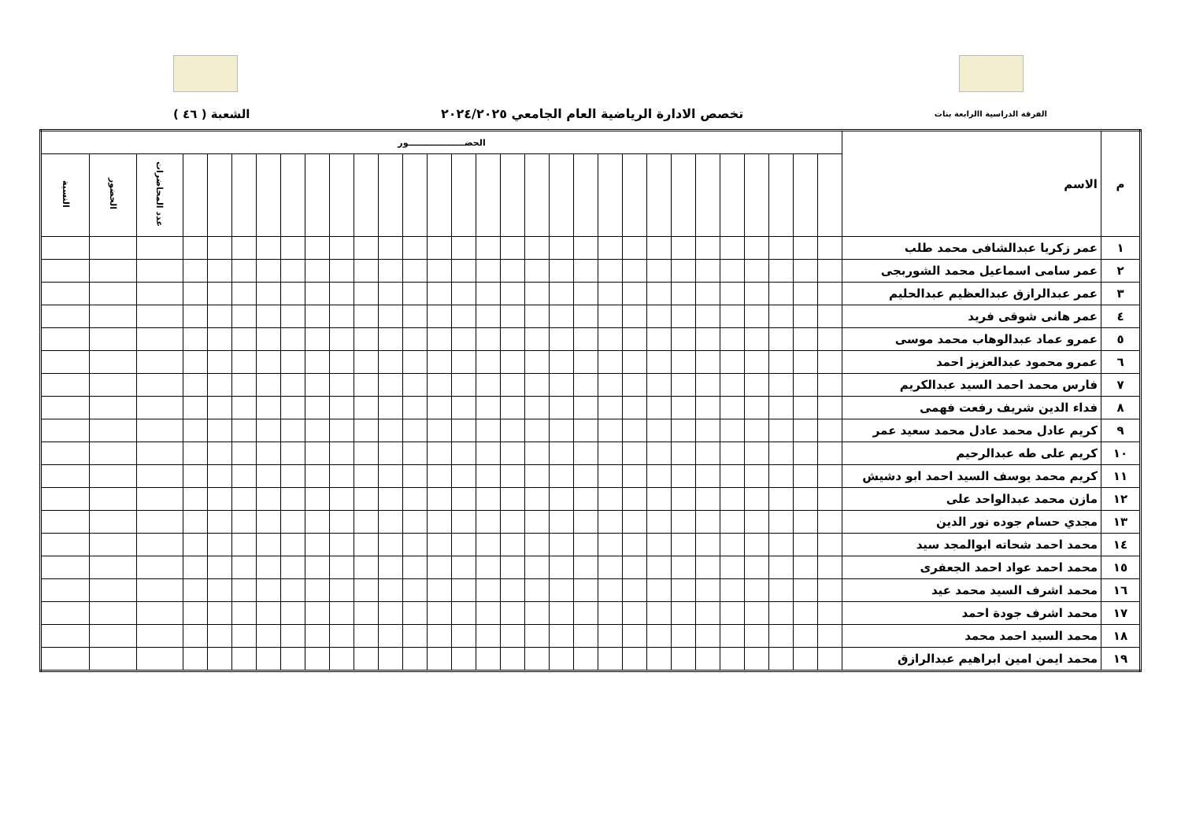الفرقة الدراسية االرابعة بنات تخصص الادارة الرياضية العام الجامعي ٢٠٢٤/٢٠٢٥ الشعبة ( ٤٦ )
| م | الاسم | الحضـــــــــــــــــــور | | | | | | | | | | | | | | | | | | | | | | | | | | | | | |
| --- | --- | --- | --- | --- | --- | --- | --- | --- | --- | --- | --- | --- | --- | --- | --- | --- | --- | --- | --- | --- | --- | --- | --- | --- | --- | --- | --- | --- | --- | --- | --- |
| | | | | | | | | | | | | | | | | | | | | | | | | | | | | | عدد المحاضرات | الحضور | النسبة |
| ١ | عمر زكريا عبدالشافى محمد طلب | | | | | | | | | | | | | | | | | | | | | | | | | | | | | | |
| ٢ | عمر سامى اسماعيل محمد الشوربجى | | | | | | | | | | | | | | | | | | | | | | | | | | | | | | |
| ٣ | عمر عبدالرازق عبدالعظيم عبدالحليم | | | | | | | | | | | | | | | | | | | | | | | | | | | | | | |
| ٤ | عمر هانى شوقى فريد | | | | | | | | | | | | | | | | | | | | | | | | | | | | | | |
| ٥ | عمرو عماد عبدالوهاب محمد موسى | | | | | | | | | | | | | | | | | | | | | | | | | | | | | | |
| ٦ | عمرو محمود عبدالعزيز احمد | | | | | | | | | | | | | | | | | | | | | | | | | | | | | | |
| ٧ | فارس محمد احمد السيد عبدالكريم | | | | | | | | | | | | | | | | | | | | | | | | | | | | | | |
| ٨ | فداء الدين شريف رفعت فهمى | | | | | | | | | | | | | | | | | | | | | | | | | | | | | | |
| ٩ | كريم عادل محمد عادل محمد سعيد عمر | | | | | | | | | | | | | | | | | | | | | | | | | | | | | | |
| ١٠ | كريم على طه عبدالرحيم | | | | | | | | | | | | | | | | | | | | | | | | | | | | | | |
| ١١ | كريم محمد يوسف السيد احمد ابو دشيش | | | | | | | | | | | | | | | | | | | | | | | | | | | | | | |
| ١٢ | مازن محمد عبدالواحد على | | | | | | | | | | | | | | | | | | | | | | | | | | | | | | |
| ١٣ | مجدي حسام جوده نور الدين | | | | | | | | | | | | | | | | | | | | | | | | | | | | | | |
| ١٤ | محمد احمد شحاته ابوالمجد سيد | | | | | | | | | | | | | | | | | | | | | | | | | | | | | | |
| ١٥ | محمد احمد عواد احمد الجعفرى | | | | | | | | | | | | | | | | | | | | | | | | | | | | | | |
| ١٦ | محمد اشرف السيد محمد عيد | | | | | | | | | | | | | | | | | | | | | | | | | | | | | | |
| ١٧ | محمد اشرف جودة احمد | | | | | | | | | | | | | | | | | | | | | | | | | | | | | | |
| ١٨ | محمد السيد احمد محمد | | | | | | | | | | | | | | | | | | | | | | | | | | | | | | |
| ١٩ | محمد ايمن امين ابراهيم عبدالرازق | | | | | | | | | | | | | | | | | | | | | | | | | | | | | | |